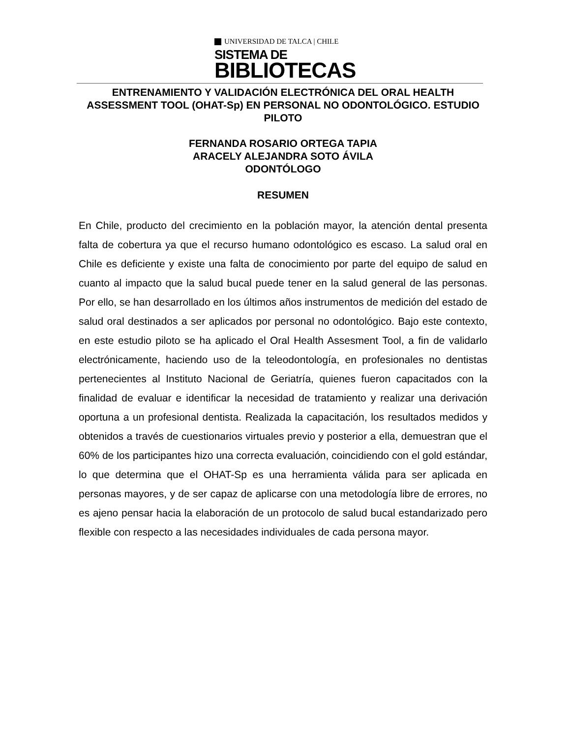UNIVERSIDAD DE TALCA | CHILE
SISTEMA DE
BIBLIOTECAS
ENTRENAMIENTO Y VALIDACIÓN ELECTRÓNICA DEL ORAL HEALTH ASSESSMENT TOOL (OHAT-Sp) EN PERSONAL NO ODONTOLÓGICO. ESTUDIO PILOTO
FERNANDA ROSARIO ORTEGA TAPIA
ARACELY ALEJANDRA SOTO ÁVILA
ODONTÓLOGO
RESUMEN
En Chile, producto del crecimiento en la población mayor, la atención dental presenta falta de cobertura ya que el recurso humano odontológico es escaso. La salud oral en Chile es deficiente y existe una falta de conocimiento por parte del equipo de salud en cuanto al impacto que la salud bucal puede tener en la salud general de las personas. Por ello, se han desarrollado en los últimos años instrumentos de medición del estado de salud oral destinados a ser aplicados por personal no odontológico. Bajo este contexto, en este estudio piloto se ha aplicado el Oral Health Assesment Tool, a fin de validarlo electrónicamente, haciendo uso de la teleodontología, en profesionales no dentistas pertenecientes al Instituto Nacional de Geriatría, quienes fueron capacitados con la finalidad de evaluar e identificar la necesidad de tratamiento y realizar una derivación oportuna a un profesional dentista. Realizada la capacitación, los resultados medidos y obtenidos a través de cuestionarios virtuales previo y posterior a ella, demuestran que el 60% de los participantes hizo una correcta evaluación, coincidiendo con el gold estándar, lo que determina que el OHAT-Sp es una herramienta válida para ser aplicada en personas mayores, y de ser capaz de aplicarse con una metodología libre de errores, no es ajeno pensar hacia la elaboración de un protocolo de salud bucal estandarizado pero flexible con respecto a las necesidades individuales de cada persona mayor.